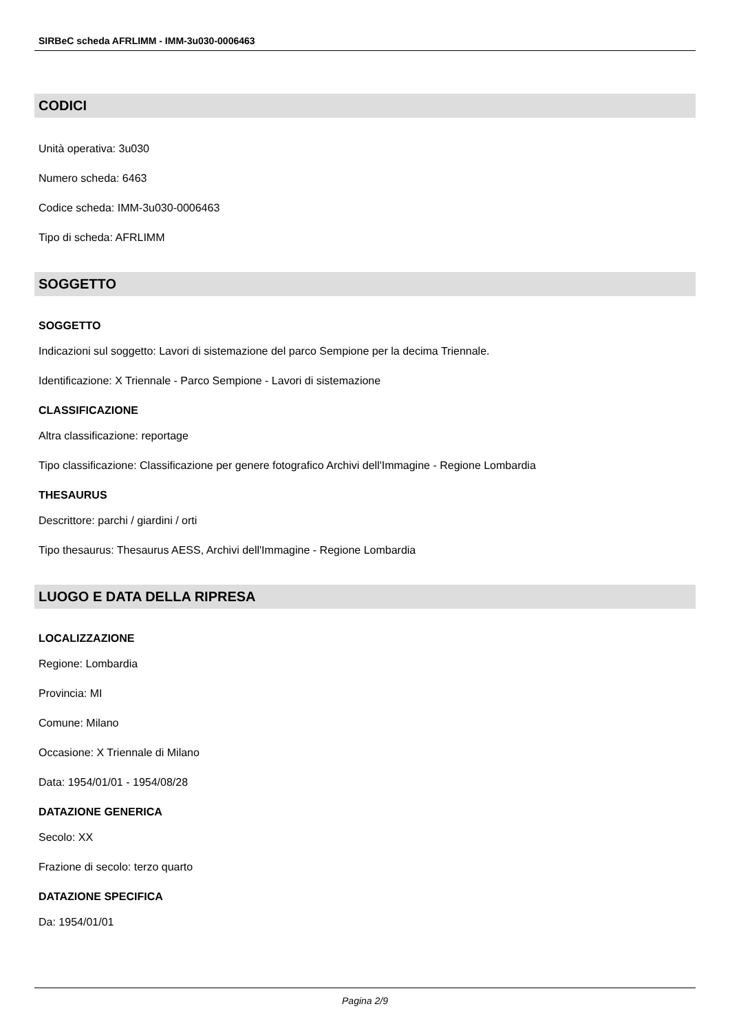SIRBeC scheda AFRLIMM - IMM-3u030-0006463
CODICI
Unità operativa: 3u030
Numero scheda: 6463
Codice scheda: IMM-3u030-0006463
Tipo di scheda: AFRLIMM
SOGGETTO
SOGGETTO
Indicazioni sul soggetto: Lavori di sistemazione del parco Sempione per la decima Triennale.
Identificazione: X Triennale - Parco Sempione - Lavori di sistemazione
CLASSIFICAZIONE
Altra classificazione: reportage
Tipo classificazione: Classificazione per genere fotografico Archivi dell'Immagine - Regione Lombardia
THESAURUS
Descrittore: parchi / giardini / orti
Tipo thesaurus: Thesaurus AESS, Archivi dell'Immagine - Regione Lombardia
LUOGO E DATA DELLA RIPRESA
LOCALIZZAZIONE
Regione: Lombardia
Provincia: MI
Comune: Milano
Occasione: X Triennale di Milano
Data: 1954/01/01 - 1954/08/28
DATAZIONE GENERICA
Secolo: XX
Frazione di secolo: terzo quarto
DATAZIONE SPECIFICA
Da: 1954/01/01
Pagina 2/9